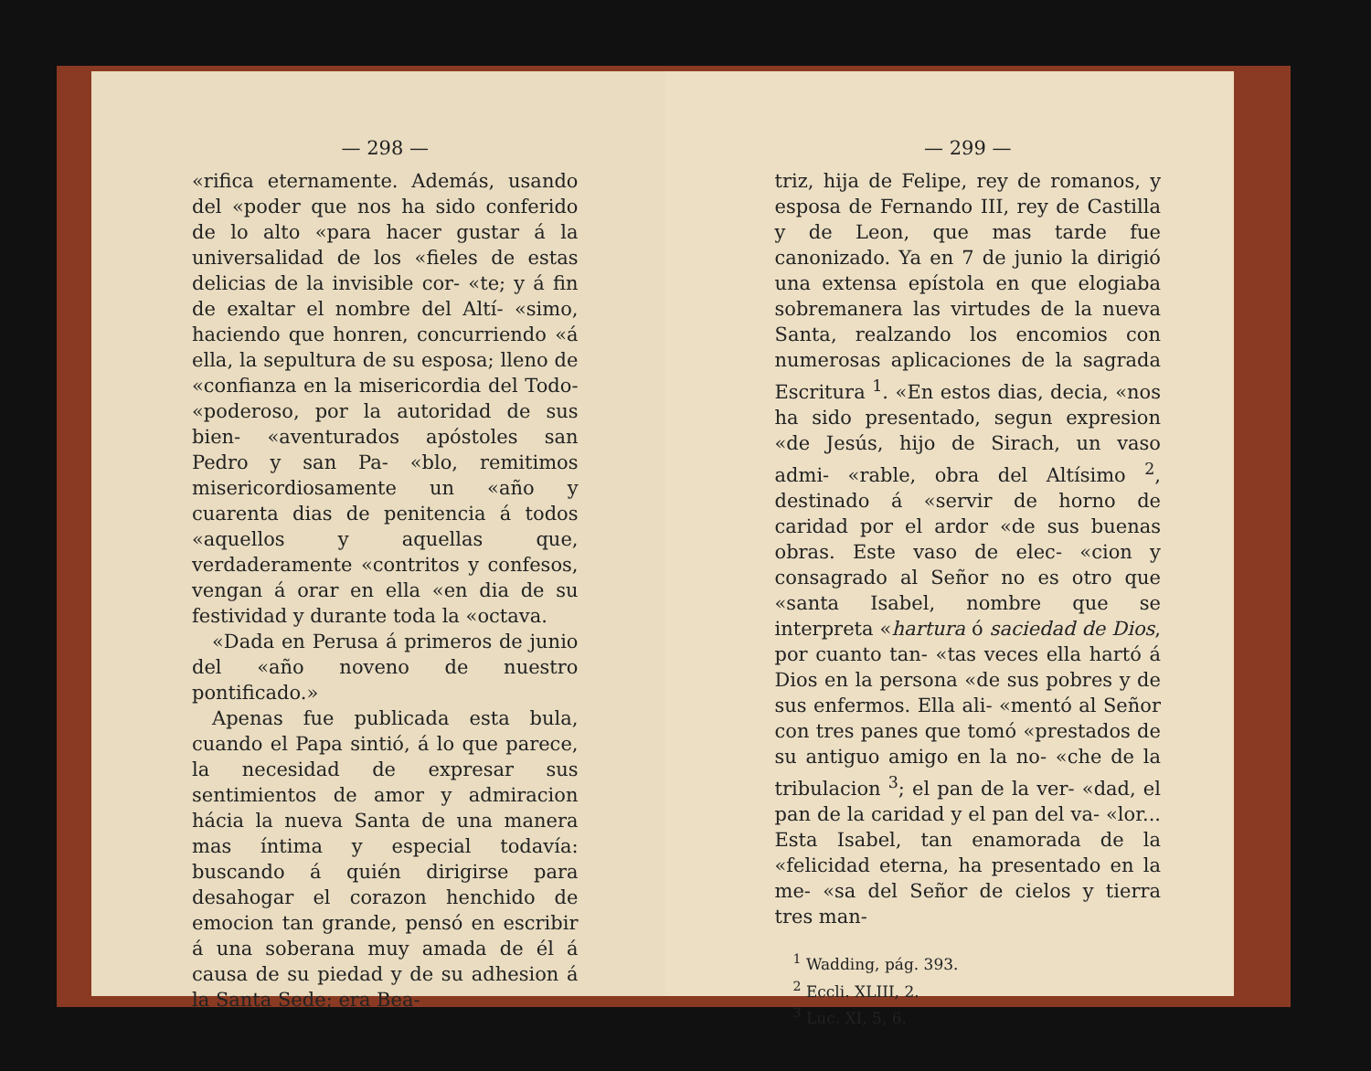— 298 —
«rifica eternamente. Además, usando del «poder que nos ha sido conferido de lo alto «para hacer gustar á la universalidad de los «fieles de estas delicias de la invisible cor- «te; y á fin de exaltar el nombre del Altí- «simo, haciendo que honren, concurriendo «á ella, la sepultura de su esposa; lleno de «confianza en la misericordia del Todo- «poderoso, por la autoridad de sus bien- «aventurados apóstoles san Pedro y san Pa- «blo, remitimos misericordiosamente un «año y cuarenta dias de penitencia á todos «aquellos y aquellas que, verdaderamente «contritos y confesos, vengan á orar en ella «en dia de su festividad y durante toda la «octava.
«Dada en Perusa á primeros de junio del «año noveno de nuestro pontificado.»
Apenas fue publicada esta bula, cuando el Papa sintió, á lo que parece, la necesidad de expresar sus sentimientos de amor y admiracion hácia la nueva Santa de una manera mas íntima y especial todavía: buscando á quién dirigirse para desahogar el corazon henchido de emocion tan grande, pensó en escribir á una soberana muy amada de él á causa de su piedad y de su adhesion á la Santa Sede; era Bea-
— 299 —
triz, hija de Felipe, rey de romanos, y esposa de Fernando III, rey de Castilla y de Leon, que mas tarde fue canonizado. Ya en 7 de junio la dirigió una extensa epístola en que elogiaba sobremanera las virtudes de la nueva Santa, realzando los encomios con numerosas aplicaciones de la sagrada Escritura <sup>1</sup>. «En estos dias, decia, «nos ha sido presentado, segun expresion «de Jesús, hijo de Sirach, un vaso admi- «rable, obra del Altísimo <sup>2</sup>, destinado á «servir de horno de caridad por el ardor «de sus buenas obras. Este vaso de elec- «cion y consagrado al Señor no es otro que «santa Isabel, nombre que se interpreta «hartura ó saciedad de Dios, por cuanto tan- «tas veces ella hartó á Dios en la persona «de sus pobres y de sus enfermos. Ella ali- «mentó al Señor con tres panes que tomó «prestados de su antiguo amigo en la no- «che de la tribulacion <sup>3</sup>; el pan de la ver- «dad, el pan de la caridad y el pan del va- «lor... Esta Isabel, tan enamorada de la «felicidad eterna, ha presentado en la me- «sa del Señor de cielos y tierra tres man-
<sup>1</sup> Wadding, pág. 393.
<sup>2</sup> Eccli. XLIII, 2.
<sup>3</sup> Luc. XI, 5, 6.